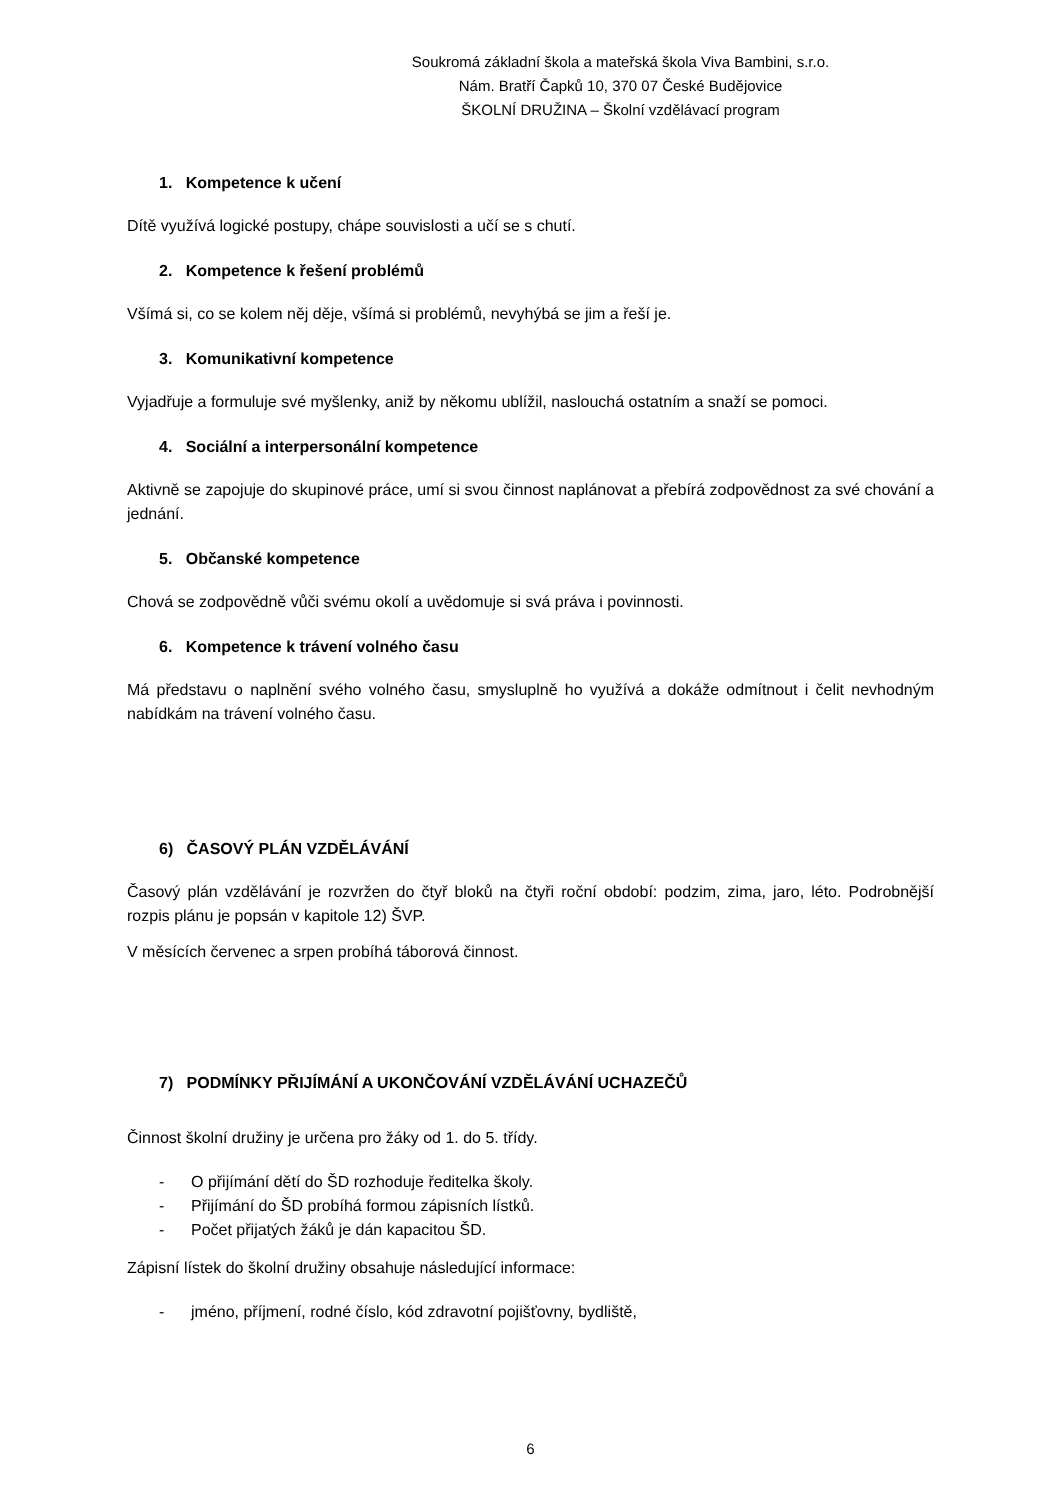Soukromá základní škola a mateřská škola Viva Bambini, s.r.o.
Nám. Bratří Čapků 10, 370 07 České Budějovice
ŠKOLNÍ DRUŽINA – Školní vzdělávací program
1. Kompetence k učení
Dítě využívá logické postupy, chápe souvislosti a učí se s chutí.
2. Kompetence k řešení problémů
Všímá si, co se kolem něj děje, všímá si problémů, nevyhýbá se jim a řeší je.
3. Komunikativní kompetence
Vyjadřuje a formuluje své myšlenky, aniž by někomu ublížil, naslouchá ostatním a snaží se pomoci.
4. Sociální a interpersonální kompetence
Aktivně se zapojuje do skupinové práce, umí si svou činnost naplánovat a přebírá zodpovědnost za své chování a jednání.
5. Občanské kompetence
Chová se zodpovědně vůči svému okolí a uvědomuje si svá práva i povinnosti.
6. Kompetence k trávení volného času
Má představu o naplnění svého volného času, smysluplně ho využívá a dokáže odmítnout i čelit nevhodným nabídkám na trávení volného času.
6) ČASOVÝ PLÁN VZDĚLÁVÁNÍ
Časový plán vzdělávání je rozvržen do čtyř bloků na čtyři roční období: podzim, zima, jaro, léto. Podrobnější rozpis plánu je popsán v kapitole 12) ŠVP.
V měsících červenec a srpen probíhá táborová činnost.
7) PODMÍNKY PŘIJÍMÁNÍ A UKONČOVÁNÍ VZDĚLÁVÁNÍ UCHAZEČŮ
Činnost školní družiny je určena pro žáky od 1. do 5. třídy.
- O přijímání dětí do ŠD rozhoduje ředitelka školy.
- Přijímání do ŠD probíhá formou zápisních lístků.
- Počet přijatých žáků je dán kapacitou ŠD.
Zápisní lístek do školní družiny obsahuje následující informace:
- jméno, příjmení, rodné číslo, kód zdravotní pojišťovny, bydliště,
6